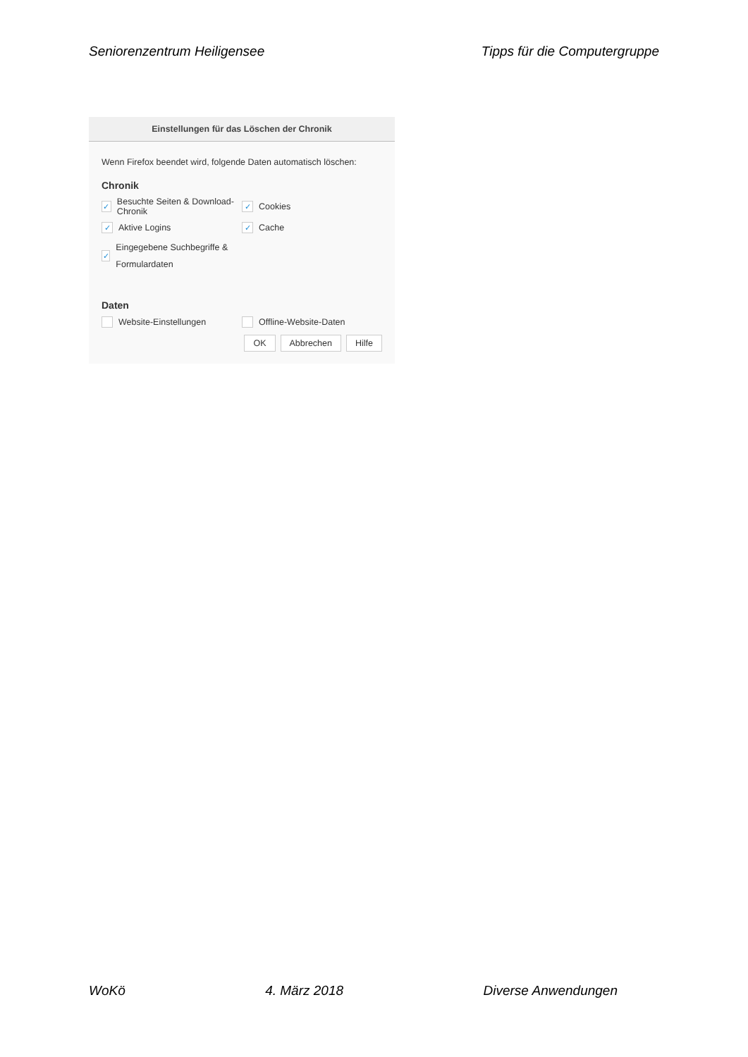Seniorenzentrum Heiligensee Tipps für die Computergruppe
Einstellungen für das Löschen der Chronik
Wenn Firefox beendet wird, folgende Daten automatisch löschen:
Chronik
✓ Besuchte Seiten & Download-Chronik
✓ Cookies
✓ Aktive Logins
✓ Cache
✓ Eingegebene Suchbegriffe & Formulardaten
Daten
Website-Einstellungen Offline-Website-Daten
OK Abbrechen Hilfe
WoKö 4. März 2018 Diverse Anwendungen